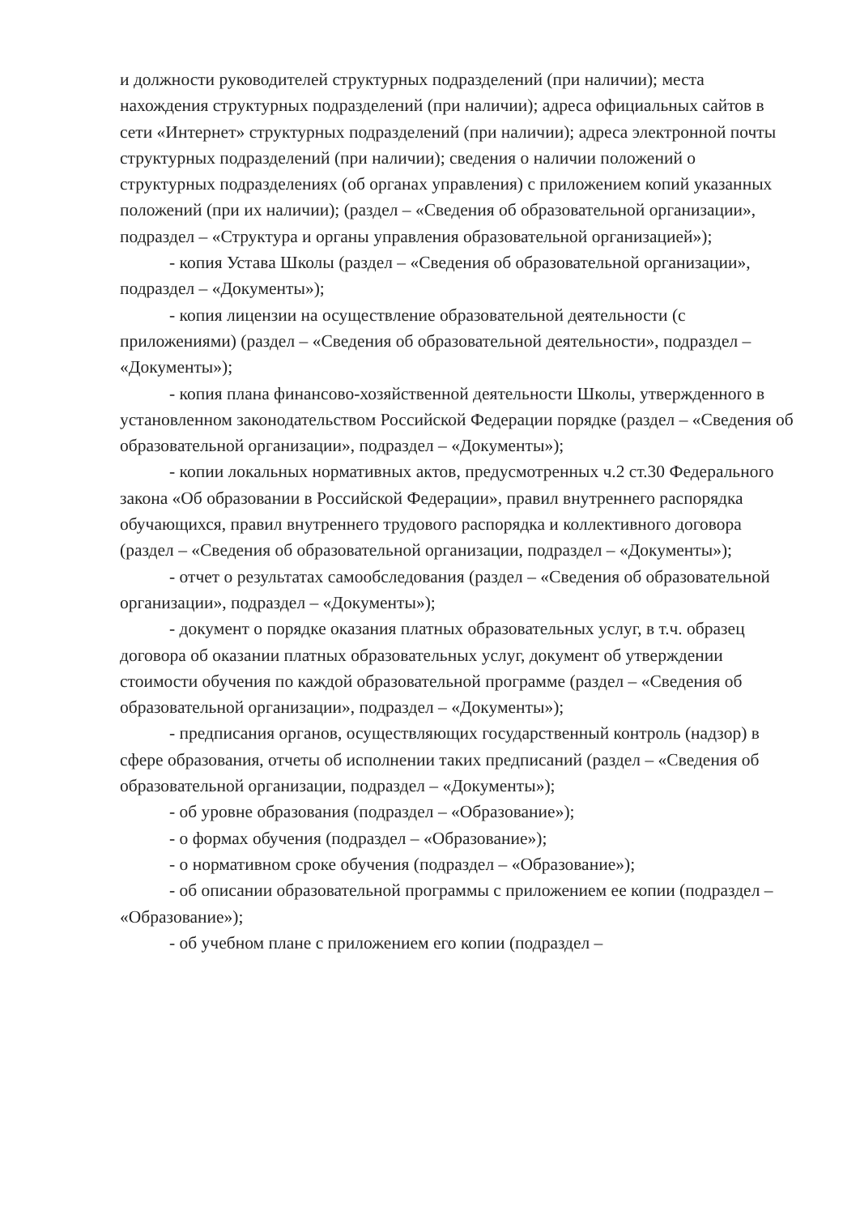и должности руководителей структурных подразделений (при наличии); места нахождения структурных подразделений (при наличии); адреса официальных сайтов в сети «Интернет» структурных подразделений (при наличии); адреса электронной почты структурных подразделений (при наличии); сведения о наличии положений о структурных подразделениях (об органах управления) с приложением копий указанных положений (при их наличии); (раздел – «Сведения об образовательной организации», подраздел – «Структура и органы управления образовательной организацией»);
- копия Устава Школы (раздел – «Сведения об образовательной организации», подраздел – «Документы»);
- копия лицензии на осуществление образовательной деятельности (с приложениями) (раздел – «Сведения об образовательной деятельности», подраздел – «Документы»);
- копия плана финансово-хозяйственной деятельности Школы, утвержденного в установленном законодательством Российской Федерации порядке (раздел – «Сведения об образовательной организации», подраздел – «Документы»);
- копии локальных нормативных актов, предусмотренных ч.2 ст.30 Федерального закона «Об образовании в Российской Федерации», правил внутреннего распорядка обучающихся, правил внутреннего трудового распорядка и коллективного договора (раздел – «Сведения об образовательной организации, подраздел – «Документы»);
- отчет о результатах самообследования (раздел – «Сведения об образовательной организации», подраздел – «Документы»);
- документ о порядке оказания платных образовательных услуг, в т.ч. образец договора об оказании платных образовательных услуг, документ об утверждении стоимости обучения по каждой образовательной программе (раздел – «Сведения об образовательной организации», подраздел – «Документы»);
- предписания органов, осуществляющих государственный контроль (надзор) в сфере образования, отчеты об исполнении таких предписаний (раздел – «Сведения об образовательной организации, подраздел – «Документы»);
- об уровне образования (подраздел – «Образование»);
- о формах обучения (подраздел – «Образование»);
- о нормативном сроке обучения (подраздел – «Образование»);
- об описании образовательной программы с приложением ее копии (подраздел – «Образование»);
- об учебном плане с приложением его копии (подраздел –